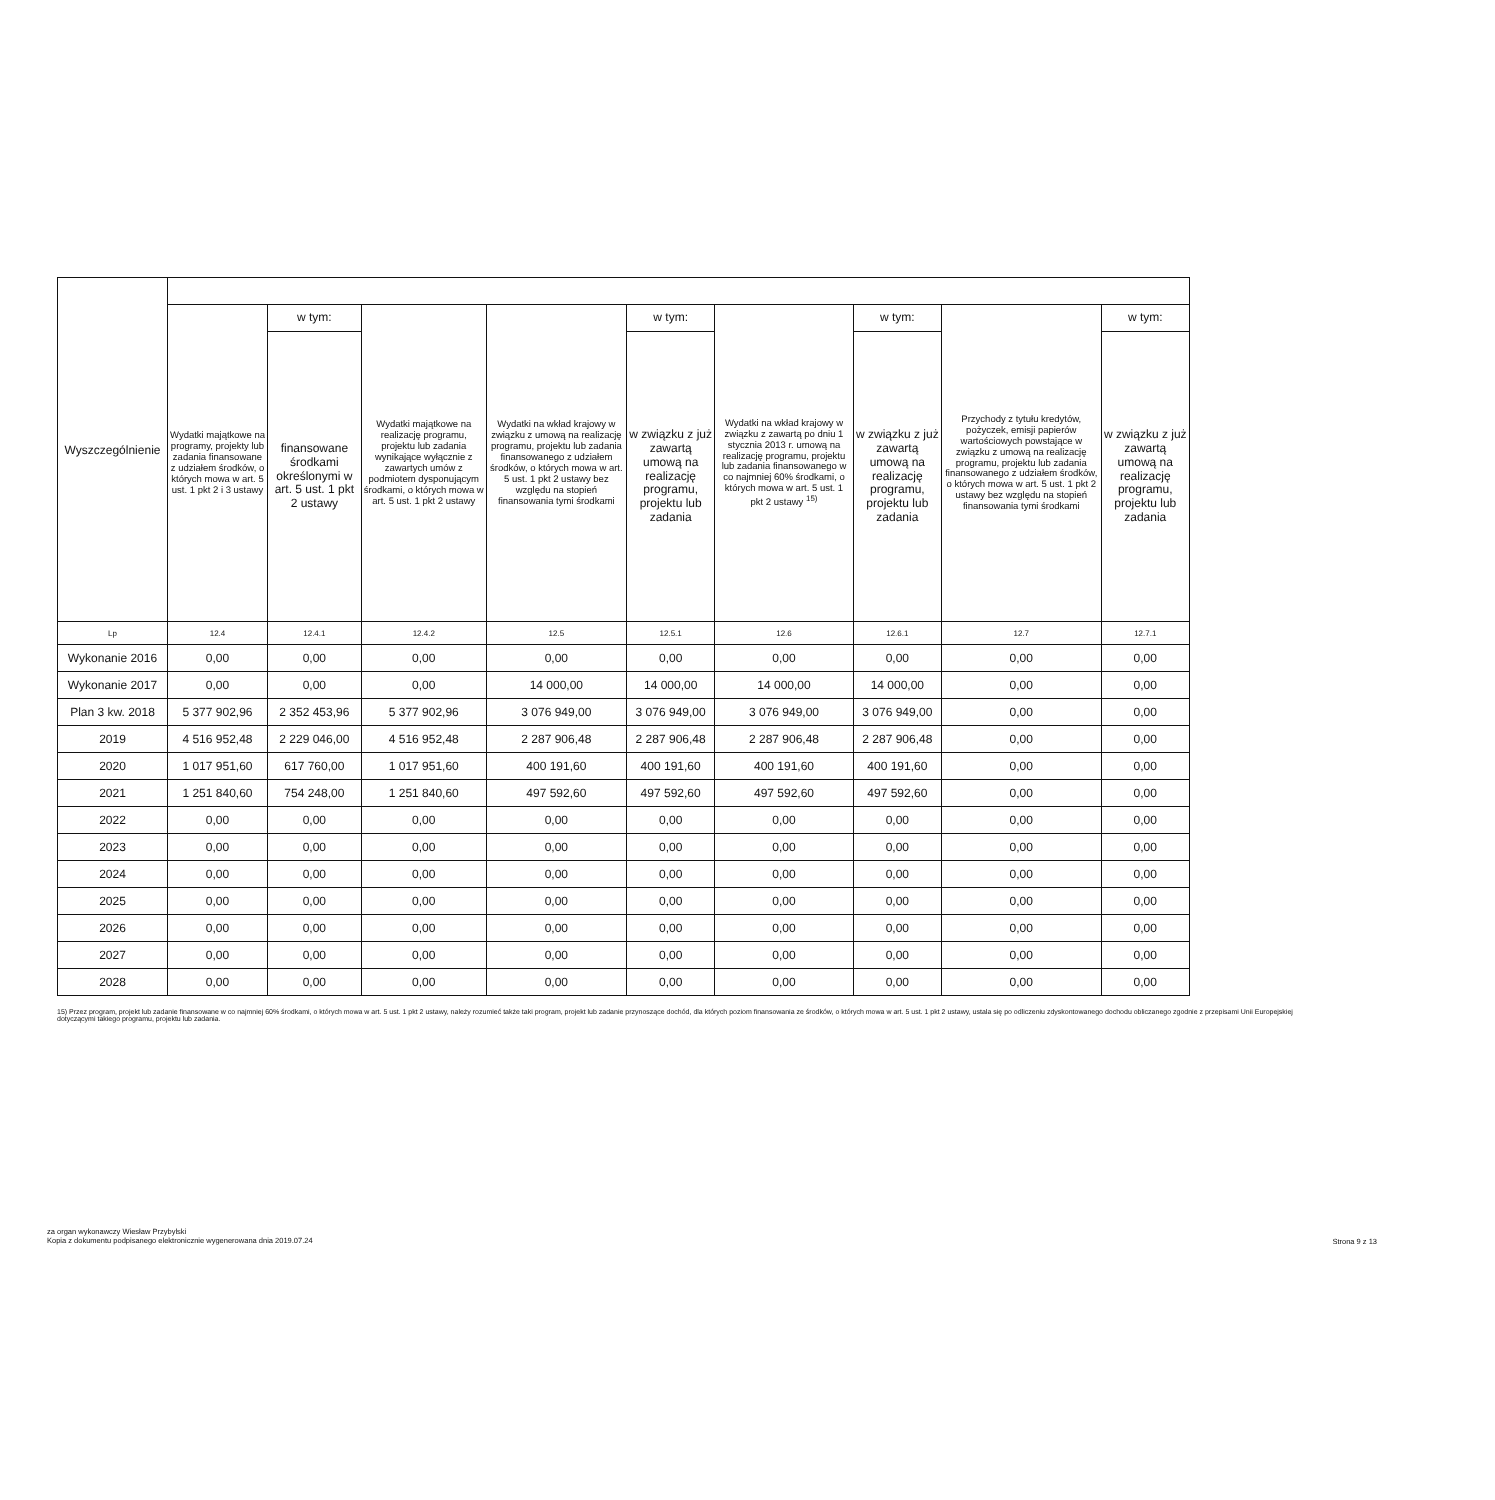| Wyszczególnienie | | | | | | | | | |
| --- | --- | --- | --- | --- | --- | --- | --- | --- | --- |
| | Wydatki majątkowe na programy, projekty lub zadania finansowane z udziałem środków, o których mowa w art. 5 ust. 1 pkt 2 i 3 ustawy | w tym: | Wydatki majątkowe na realizację programu, projektu lub zadania wynikające wyłącznie z zawartych umów z podmiotem dysponującym środkami, o których mowa w art. 5 ust. 1 pkt 2 ustawy | Wydatki na wkład krajowy w związku z umową na realizację programu, projektu lub zadania finansowanego z udziałem środków, o których mowa w art. 5 ust. 1 pkt 2 ustawy bez względu na stopień finansowania tymi środkami | w tym: | Wydatki na wkład krajowy w związku z zawartą po dniu 1 stycznia 2013 r. umową na realizację programu, projektu lub zadania finansowanego w co najmniej 60% środkami, o których mowa w art. 5 ust. 1 pkt 2 ustawy <sup>15)</sup> | w tym: | Przychody z tytułu kredytów, pożyczek, emisji papierów wartościowych powstające w związku z umową na realizację programu, projektu lub zadania finansowanego z udziałem środków, o których mowa w art. 5 ust. 1 pkt 2 ustawy bez względu na stopień finansowania tymi środkami | w tym: |
| | | finansowane środkami określonymi w art. 5 ust. 1 pkt 2 ustawy | | | w związku z już zawartą umową na realizację programu, projektu lub zadania | | w związku z już zawartą umową na realizację programu, projektu lub zadania | | w związku z już zawartą umową na realizację programu, projektu lub zadania |
| Lp | 12.4 | 12.4.1 | 12.4.2 | 12.5 | 12.5.1 | 12.6 | 12.6.1 | 12.7 | 12.7.1 |
| Wykonanie 2016 | 0,00 | 0,00 | 0,00 | 0,00 | 0,00 | 0,00 | 0,00 | 0,00 | 0,00 |
| Wykonanie 2017 | 0,00 | 0,00 | 0,00 | 14 000,00 | 14 000,00 | 14 000,00 | 14 000,00 | 0,00 | 0,00 |
| Plan 3 kw. 2018 | 5 377 902,96 | 2 352 453,96 | 5 377 902,96 | 3 076 949,00 | 3 076 949,00 | 3 076 949,00 | 3 076 949,00 | 0,00 | 0,00 |
| 2019 | 4 516 952,48 | 2 229 046,00 | 4 516 952,48 | 2 287 906,48 | 2 287 906,48 | 2 287 906,48 | 2 287 906,48 | 0,00 | 0,00 |
| 2020 | 1 017 951,60 | 617 760,00 | 1 017 951,60 | 400 191,60 | 400 191,60 | 400 191,60 | 400 191,60 | 0,00 | 0,00 |
| 2021 | 1 251 840,60 | 754 248,00 | 1 251 840,60 | 497 592,60 | 497 592,60 | 497 592,60 | 497 592,60 | 0,00 | 0,00 |
| 2022 | 0,00 | 0,00 | 0,00 | 0,00 | 0,00 | 0,00 | 0,00 | 0,00 | 0,00 |
| 2023 | 0,00 | 0,00 | 0,00 | 0,00 | 0,00 | 0,00 | 0,00 | 0,00 | 0,00 |
| 2024 | 0,00 | 0,00 | 0,00 | 0,00 | 0,00 | 0,00 | 0,00 | 0,00 | 0,00 |
| 2025 | 0,00 | 0,00 | 0,00 | 0,00 | 0,00 | 0,00 | 0,00 | 0,00 | 0,00 |
| 2026 | 0,00 | 0,00 | 0,00 | 0,00 | 0,00 | 0,00 | 0,00 | 0,00 | 0,00 |
| 2027 | 0,00 | 0,00 | 0,00 | 0,00 | 0,00 | 0,00 | 0,00 | 0,00 | 0,00 |
| 2028 | 0,00 | 0,00 | 0,00 | 0,00 | 0,00 | 0,00 | 0,00 | 0,00 | 0,00 |
15) Przez program, projekt lub zadanie finansowane w co najmniej 60% środkami, o których mowa w art. 5 ust. 1 pkt 2 ustawy, należy rozumieć także taki program, projekt lub zadanie przynoszące dochód, dla których poziom finansowania ze środków, o których mowa w art. 5 ust. 1 pkt 2 ustawy, ustala się po odliczeniu zdyskontowanego dochodu obliczanego zgodnie z przepisami Unii Europejskiej dotyczącymi takiego programu, projektu lub zadania.
za organ wykonawczy Wiesław Przybylski
Kopia z dokumentu podpisanego elektronicznie wygenerowana dnia 2019.07.24
Strona 9 z 13